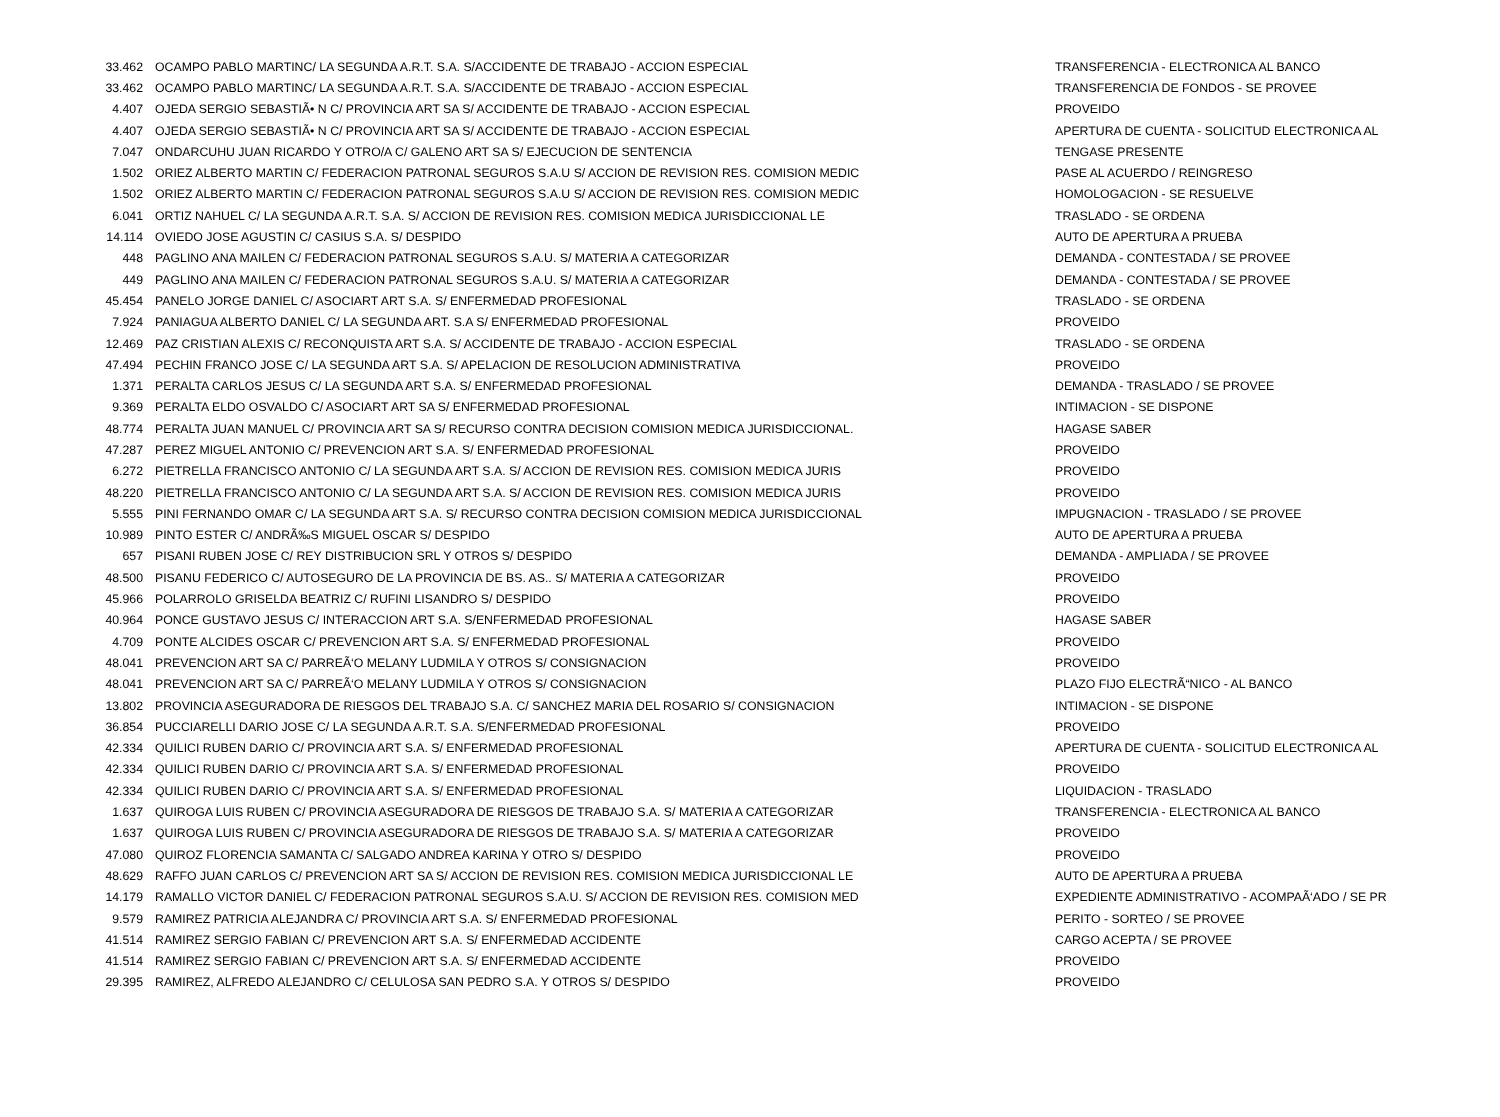| 33.462 | OCAMPO PABLO MARTINC/ LA SEGUNDA A.R.T. S.A. S/ACCIDENTE DE TRABAJO - ACCION ESPECIAL | TRANSFERENCIA - ELECTRONICA AL BANCO |
| 33.462 | OCAMPO PABLO MARTINC/ LA SEGUNDA A.R.T. S.A. S/ACCIDENTE DE TRABAJO - ACCION ESPECIAL | TRANSFERENCIA DE FONDOS - SE PROVEE |
| 4.407 | OJEDA SERGIO SEBASTIÃ• N C/ PROVINCIA ART SA S/ ACCIDENTE DE TRABAJO - ACCION ESPECIAL | PROVEIDO |
| 4.407 | OJEDA SERGIO SEBASTIÃ• N C/ PROVINCIA ART SA S/ ACCIDENTE DE TRABAJO - ACCION ESPECIAL | APERTURA DE CUENTA - SOLICITUD ELECTRONICA AL |
| 7.047 | ONDARCUHU JUAN RICARDO Y OTRO/A C/ GALENO ART SA S/ EJECUCION DE SENTENCIA | TENGASE PRESENTE |
| 1.502 | ORIEZ ALBERTO MARTIN C/ FEDERACION PATRONAL SEGUROS S.A.U S/ ACCION DE REVISION RES. COMISION MEDIC | PASE AL ACUERDO / REINGRESO |
| 1.502 | ORIEZ ALBERTO MARTIN C/ FEDERACION PATRONAL SEGUROS S.A.U S/ ACCION DE REVISION RES. COMISION MEDIC | HOMOLOGACION - SE RESUELVE |
| 6.041 | ORTIZ NAHUEL C/ LA SEGUNDA A.R.T. S.A. S/ ACCION DE REVISION RES. COMISION MEDICA JURISDICCIONAL LE | TRASLADO - SE ORDENA |
| 14.114 | OVIEDO JOSE AGUSTIN C/ CASIUS S.A. S/ DESPIDO | AUTO DE APERTURA A PRUEBA |
| 448 | PAGLINO ANA MAILEN C/ FEDERACION PATRONAL SEGUROS S.A.U. S/ MATERIA A CATEGORIZAR | DEMANDA - CONTESTADA / SE PROVEE |
| 449 | PAGLINO ANA MAILEN C/ FEDERACION PATRONAL SEGUROS S.A.U. S/ MATERIA A CATEGORIZAR | DEMANDA - CONTESTADA / SE PROVEE |
| 45.454 | PANELO JORGE DANIEL C/ ASOCIART ART S.A. S/ ENFERMEDAD PROFESIONAL | TRASLADO - SE ORDENA |
| 7.924 | PANIAGUA ALBERTO DANIEL C/ LA SEGUNDA ART. S.A S/ ENFERMEDAD PROFESIONAL | PROVEIDO |
| 12.469 | PAZ CRISTIAN ALEXIS C/ RECONQUISTA ART S.A. S/ ACCIDENTE DE TRABAJO - ACCION ESPECIAL | TRASLADO - SE ORDENA |
| 47.494 | PECHIN FRANCO JOSE C/ LA SEGUNDA ART S.A. S/ APELACION DE RESOLUCION ADMINISTRATIVA | PROVEIDO |
| 1.371 | PERALTA CARLOS JESUS C/ LA SEGUNDA ART S.A. S/ ENFERMEDAD PROFESIONAL | DEMANDA - TRASLADO / SE PROVEE |
| 9.369 | PERALTA ELDO OSVALDO C/ ASOCIART ART SA S/ ENFERMEDAD PROFESIONAL | INTIMACION - SE DISPONE |
| 48.774 | PERALTA JUAN MANUEL C/ PROVINCIA ART SA S/ RECURSO CONTRA DECISION COMISION MEDICA JURISDICCIONAL. | HAGASE SABER |
| 47.287 | PEREZ MIGUEL ANTONIO C/ PREVENCION ART S.A. S/ ENFERMEDAD PROFESIONAL | PROVEIDO |
| 6.272 | PIETRELLA FRANCISCO ANTONIO C/ LA SEGUNDA ART S.A. S/ ACCION DE REVISION RES. COMISION MEDICA JURIS | PROVEIDO |
| 48.220 | PIETRELLA FRANCISCO ANTONIO C/ LA SEGUNDA ART S.A. S/ ACCION DE REVISION RES. COMISION MEDICA JURIS | PROVEIDO |
| 5.555 | PINI FERNANDO OMAR C/ LA SEGUNDA ART S.A. S/ RECURSO CONTRA DECISION COMISION MEDICA JURISDICCIONAL | IMPUGNACION - TRASLADO / SE PROVEE |
| 10.989 | PINTO ESTER C/ ANDRÃ‰S MIGUEL OSCAR S/ DESPIDO | AUTO DE APERTURA A PRUEBA |
| 657 | PISANI RUBEN JOSE C/ REY DISTRIBUCION SRL Y OTROS S/ DESPIDO | DEMANDA - AMPLIADA / SE PROVEE |
| 48.500 | PISANU FEDERICO C/ AUTOSEGURO DE LA PROVINCIA DE BS. AS.. S/ MATERIA A CATEGORIZAR | PROVEIDO |
| 45.966 | POLARROLO GRISELDA BEATRIZ C/ RUFINI LISANDRO S/ DESPIDO | PROVEIDO |
| 40.964 | PONCE GUSTAVO JESUS C/ INTERACCION ART S.A. S/ENFERMEDAD PROFESIONAL | HAGASE SABER |
| 4.709 | PONTE ALCIDES OSCAR C/ PREVENCION ART S.A. S/ ENFERMEDAD PROFESIONAL | PROVEIDO |
| 48.041 | PREVENCION ART SA C/ PARREÃ‘O MELANY LUDMILA Y OTROS S/ CONSIGNACION | PROVEIDO |
| 48.041 | PREVENCION ART SA C/ PARREÃ‘O MELANY LUDMILA Y OTROS S/ CONSIGNACION | PLAZO FIJO ELECTRÃ“NICO - AL BANCO |
| 13.802 | PROVINCIA ASEGURADORA DE RIESGOS DEL TRABAJO S.A. C/ SANCHEZ MARIA DEL ROSARIO S/ CONSIGNACION | INTIMACION - SE DISPONE |
| 36.854 | PUCCIARELLI DARIO JOSE C/ LA SEGUNDA A.R.T. S.A. S/ENFERMEDAD PROFESIONAL | PROVEIDO |
| 42.334 | QUILICI RUBEN DARIO C/ PROVINCIA ART S.A. S/ ENFERMEDAD PROFESIONAL | APERTURA DE CUENTA - SOLICITUD ELECTRONICA AL |
| 42.334 | QUILICI RUBEN DARIO C/ PROVINCIA ART S.A. S/ ENFERMEDAD PROFESIONAL | PROVEIDO |
| 42.334 | QUILICI RUBEN DARIO C/ PROVINCIA ART S.A. S/ ENFERMEDAD PROFESIONAL | LIQUIDACION - TRASLADO |
| 1.637 | QUIROGA LUIS RUBEN C/ PROVINCIA ASEGURADORA DE RIESGOS DE TRABAJO S.A. S/ MATERIA A CATEGORIZAR | TRANSFERENCIA - ELECTRONICA AL BANCO |
| 1.637 | QUIROGA LUIS RUBEN C/ PROVINCIA ASEGURADORA DE RIESGOS DE TRABAJO S.A. S/ MATERIA A CATEGORIZAR | PROVEIDO |
| 47.080 | QUIROZ FLORENCIA SAMANTA C/ SALGADO ANDREA KARINA Y OTRO S/ DESPIDO | PROVEIDO |
| 48.629 | RAFFO JUAN CARLOS C/ PREVENCION ART SA S/ ACCION DE REVISION RES. COMISION MEDICA JURISDICCIONAL LE | AUTO DE APERTURA A PRUEBA |
| 14.179 | RAMALLO VICTOR DANIEL C/ FEDERACION PATRONAL SEGUROS S.A.U. S/ ACCION DE REVISION RES. COMISION MED | EXPEDIENTE ADMINISTRATIVO - ACOMPAÃ‘ADO / SE PR |
| 9.579 | RAMIREZ PATRICIA ALEJANDRA C/ PROVINCIA ART S.A. S/ ENFERMEDAD PROFESIONAL | PERITO - SORTEO / SE PROVEE |
| 41.514 | RAMIREZ SERGIO FABIAN C/ PREVENCION ART S.A. S/ ENFERMEDAD ACCIDENTE | CARGO ACEPTA / SE PROVEE |
| 41.514 | RAMIREZ SERGIO FABIAN C/ PREVENCION ART S.A. S/ ENFERMEDAD ACCIDENTE | PROVEIDO |
| 29.395 | RAMIREZ, ALFREDO ALEJANDRO C/ CELULOSA SAN PEDRO S.A. Y OTROS S/ DESPIDO | PROVEIDO |